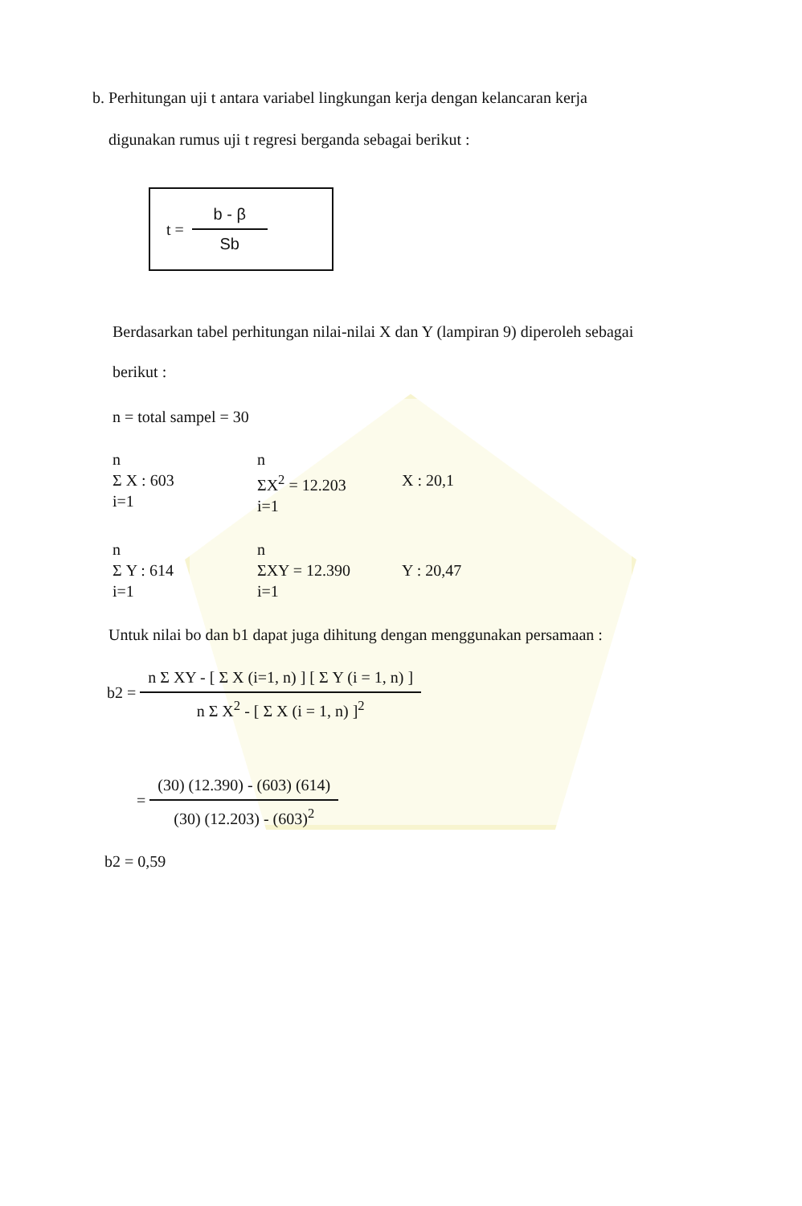b. Perhitungan uji t antara variabel lingkungan kerja dengan kelancaran kerja
digunakan rumus uji t regresi berganda sebagai berikut :
t =
b - β
Sb
Berdasarkan tabel perhitungan nilai-nilai X dan Y (lampiran 9) diperoleh sebagai
berikut :
n = total sampel = 30
n
Σ X : 603
i=1
n
ΣX<sup>2</sup> = 12.203
i=1
X : 20,1
n
Σ Y : 614
i=1
n
ΣXY = 12.390
i=1
Y : 20,47
Untuk nilai bo dan b1 dapat juga dihitung dengan menggunakan persamaan :
b2 = n Σ XY - [ Σ X (i=1, n) ] [ Σ Y (i = 1, n) ] n Σ X<sup>2</sup> - [ Σ X (i = 1, n) ]<sup>2</sup>
= (30) (12.390) - (603) (614) (30) (12.203) - (603)<sup>2</sup>
b2 = 0,59